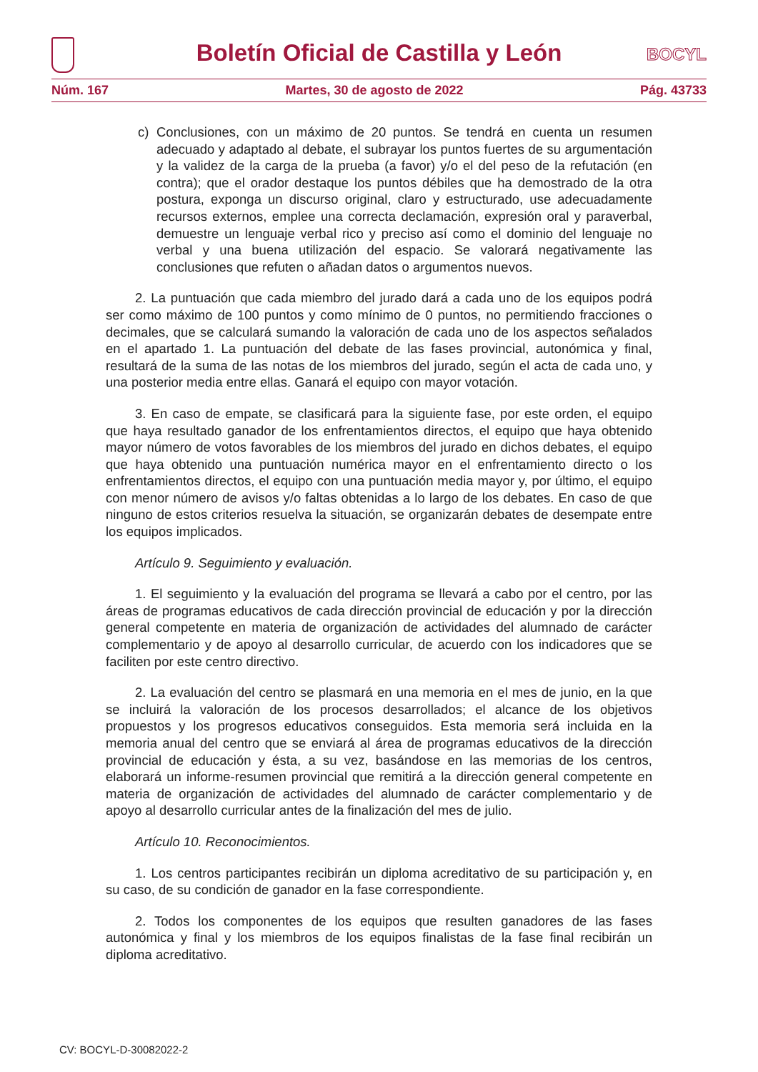Boletín Oficial de Castilla y León
BOCYL
Núm. 167 Martes, 30 de agosto de 2022 Pág. 43733
c) Conclusiones, con un máximo de 20 puntos. Se tendrá en cuenta un resumen adecuado y adaptado al debate, el subrayar los puntos fuertes de su argumentación y la validez de la carga de la prueba (a favor) y/o el del peso de la refutación (en contra); que el orador destaque los puntos débiles que ha demostrado de la otra postura, exponga un discurso original, claro y estructurado, use adecuadamente recursos externos, emplee una correcta declamación, expresión oral y paraverbal, demuestre un lenguaje verbal rico y preciso así como el dominio del lenguaje no verbal y una buena utilización del espacio. Se valorará negativamente las conclusiones que refuten o añadan datos o argumentos nuevos.
2. La puntuación que cada miembro del jurado dará a cada uno de los equipos podrá ser como máximo de 100 puntos y como mínimo de 0 puntos, no permitiendo fracciones o decimales, que se calculará sumando la valoración de cada uno de los aspectos señalados en el apartado 1. La puntuación del debate de las fases provincial, autonómica y final, resultará de la suma de las notas de los miembros del jurado, según el acta de cada uno, y una posterior media entre ellas. Ganará el equipo con mayor votación.
3. En caso de empate, se clasificará para la siguiente fase, por este orden, el equipo que haya resultado ganador de los enfrentamientos directos, el equipo que haya obtenido mayor número de votos favorables de los miembros del jurado en dichos debates, el equipo que haya obtenido una puntuación numérica mayor en el enfrentamiento directo o los enfrentamientos directos, el equipo con una puntuación media mayor y, por último, el equipo con menor número de avisos y/o faltas obtenidas a lo largo de los debates. En caso de que ninguno de estos criterios resuelva la situación, se organizarán debates de desempate entre los equipos implicados.
Artículo 9. Seguimiento y evaluación.
1. El seguimiento y la evaluación del programa se llevará a cabo por el centro, por las áreas de programas educativos de cada dirección provincial de educación y por la dirección general competente en materia de organización de actividades del alumnado de carácter complementario y de apoyo al desarrollo curricular, de acuerdo con los indicadores que se faciliten por este centro directivo.
2. La evaluación del centro se plasmará en una memoria en el mes de junio, en la que se incluirá la valoración de los procesos desarrollados; el alcance de los objetivos propuestos y los progresos educativos conseguidos. Esta memoria será incluida en la memoria anual del centro que se enviará al área de programas educativos de la dirección provincial de educación y ésta, a su vez, basándose en las memorias de los centros, elaborará un informe-resumen provincial que remitirá a la dirección general competente en materia de organización de actividades del alumnado de carácter complementario y de apoyo al desarrollo curricular antes de la finalización del mes de julio.
Artículo 10. Reconocimientos.
1. Los centros participantes recibirán un diploma acreditativo de su participación y, en su caso, de su condición de ganador en la fase correspondiente.
2. Todos los componentes de los equipos que resulten ganadores de las fases autonómica y final y los miembros de los equipos finalistas de la fase final recibirán un diploma acreditativo.
CV: BOCYL-D-30082022-2